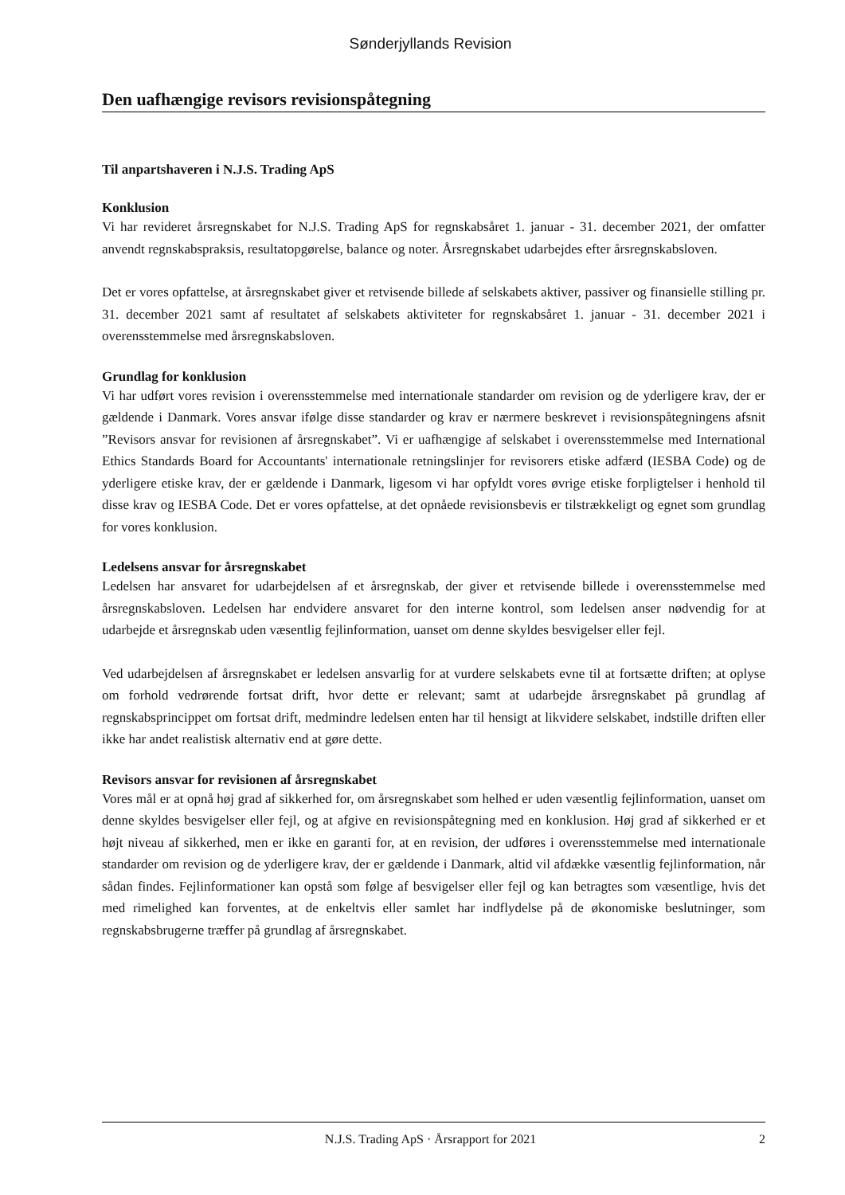Sønderjyllands Revision
Den uafhængige revisors revisionspåtegning
Til anpartshaveren i N.J.S. Trading ApS
Konklusion
Vi har revideret årsregnskabet for N.J.S. Trading ApS for regnskabsåret 1. januar - 31. december 2021, der omfatter anvendt regnskabspraksis, resultatopgørelse, balance og noter. Årsregnskabet udarbejdes efter årsregnskabsloven.
Det er vores opfattelse, at årsregnskabet giver et retvisende billede af selskabets aktiver, passiver og finansielle stilling pr. 31. december 2021 samt af resultatet af selskabets aktiviteter for regnskabsåret 1. januar - 31. december 2021 i overensstemmelse med årsregnskabsloven.
Grundlag for konklusion
Vi har udført vores revision i overensstemmelse med internationale standarder om revision og de yderligere krav, der er gældende i Danmark. Vores ansvar ifølge disse standarder og krav er nærmere beskrevet i revisionspåtegningens afsnit ”Revisors ansvar for revisionen af årsregnskabet”. Vi er uafhængige af selskabet i overensstemmelse med International Ethics Standards Board for Accountants' internationale retningslinjer for revisorers etiske adfærd (IESBA Code) og de yderligere etiske krav, der er gældende i Danmark, ligesom vi har opfyldt vores øvrige etiske forpligtelser i henhold til disse krav og IESBA Code. Det er vores opfattelse, at det opnåede revisionsbevis er tilstrækkeligt og egnet som grundlag for vores konklusion.
Ledelsens ansvar for årsregnskabet
Ledelsen har ansvaret for udarbejdelsen af et årsregnskab, der giver et retvisende billede i overensstemmelse med årsregnskabsloven. Ledelsen har endvidere ansvaret for den interne kontrol, som ledelsen anser nødvendig for at udarbejde et årsregnskab uden væsentlig fejlinformation, uanset om denne skyldes besvigelser eller fejl.
Ved udarbejdelsen af årsregnskabet er ledelsen ansvarlig for at vurdere selskabets evne til at fortsætte driften; at oplyse om forhold vedrørende fortsat drift, hvor dette er relevant; samt at udarbejde årsregnskabet på grundlag af regnskabsprincippet om fortsat drift, medmindre ledelsen enten har til hensigt at likvidere selskabet, indstille driften eller ikke har andet realistisk alternativ end at gøre dette.
Revisors ansvar for revisionen af årsregnskabet
Vores mål er at opnå høj grad af sikkerhed for, om årsregnskabet som helhed er uden væsentlig fejlinformation, uanset om denne skyldes besvigelser eller fejl, og at afgive en revisionspåtegning med en konklusion. Høj grad af sikkerhed er et højt niveau af sikkerhed, men er ikke en garanti for, at en revision, der udføres i overensstemmelse med internationale standarder om revision og de yderligere krav, der er gældende i Danmark, altid vil afdække væsentlig fejlinformation, når sådan findes. Fejlinformationer kan opstå som følge af besvigelser eller fejl og kan betragtes som væsentlige, hvis det med rimelighed kan forventes, at de enkeltvis eller samlet har indflydelse på de økonomiske beslutninger, som regnskabsbrugerne træffer på grundlag af årsregnskabet.
N.J.S. Trading ApS · Årsrapport for 2021 2